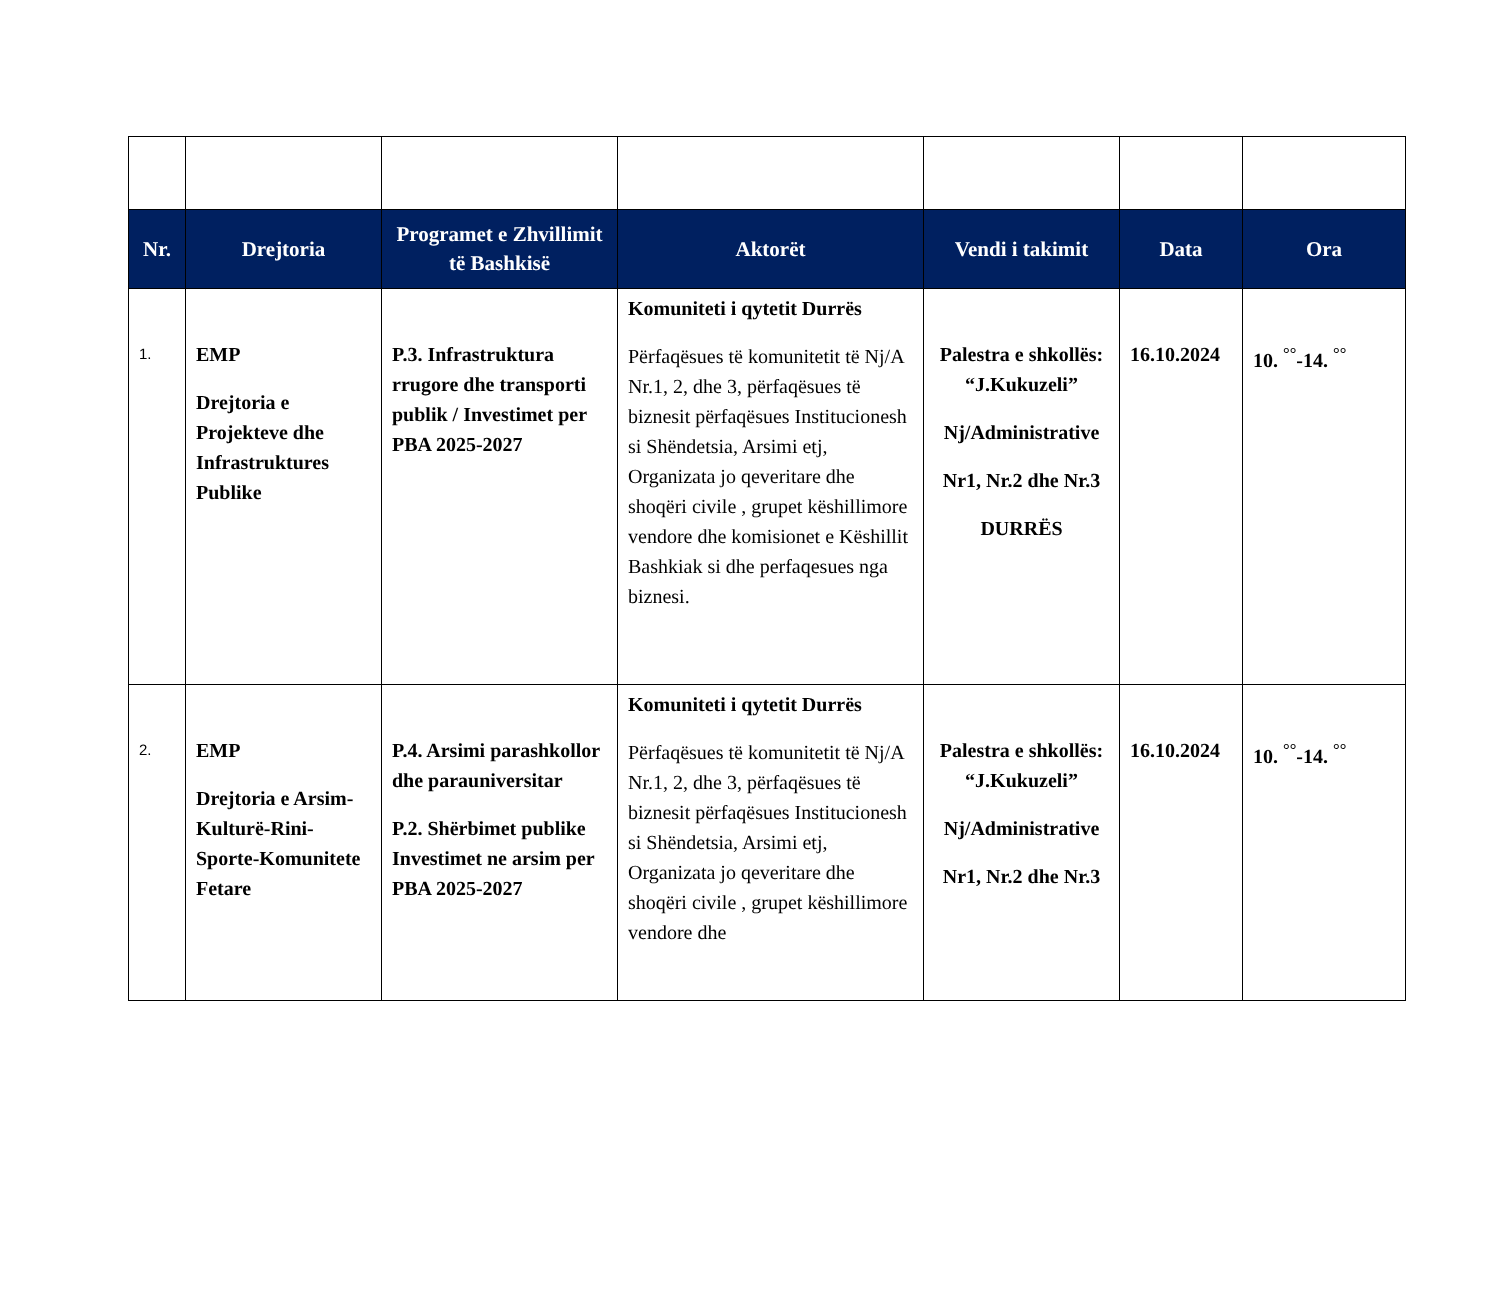| Nr. | Drejtoria | Programet e Zhvillimit të Bashkisë | Aktorët | Vendi i takimit | Data | Ora |
| --- | --- | --- | --- | --- | --- | --- |
| 1. | EMP Drejtoria e Projekteve dhe Infrastruktures Publike | P.3. Infrastruktura rrugore dhe transporti publik / Investimet per PBA 2025-2027 | Komuniteti i qytetit Durrës Përfaqësues të komunitetit të Nj/A Nr.1, 2, dhe 3, përfaqësues të biznesit përfaqësues Institucionesh si Shëndetsia, Arsimi etj, Organizata jo qeveritare dhe shoqëri civile , grupet këshillimore vendore dhe komisionet e Këshillit Bashkiak si dhe perfaqesues nga biznesi. | Palestra e shkollës: “J.Kukuzeli” Nj/Administrative Nr1, Nr.2 dhe Nr.3 DURRËS | 16.10.2024 | 10. <sup>°°</sup>-14. <sup>°°</sup> |
| 2. | EMP Drejtoria e Arsim-Kulturë-Rini-Sporte-Komunitete Fetare | P.4. Arsimi parashkollor dhe parauniversitar P.2. Shërbimet publike Investimet ne arsim per PBA 2025-2027 | Komuniteti i qytetit Durrës Përfaqësues të komunitetit të Nj/A Nr.1, 2, dhe 3, përfaqësues të biznesit përfaqësues Institucionesh si Shëndetsia, Arsimi etj, Organizata jo qeveritare dhe shoqëri civile , grupet këshillimore vendore dhe | Palestra e shkollës: “J.Kukuzeli” Nj/Administrative Nr1, Nr.2 dhe Nr.3 | 16.10.2024 | 10. <sup>°°</sup>-14. <sup>°°</sup> |